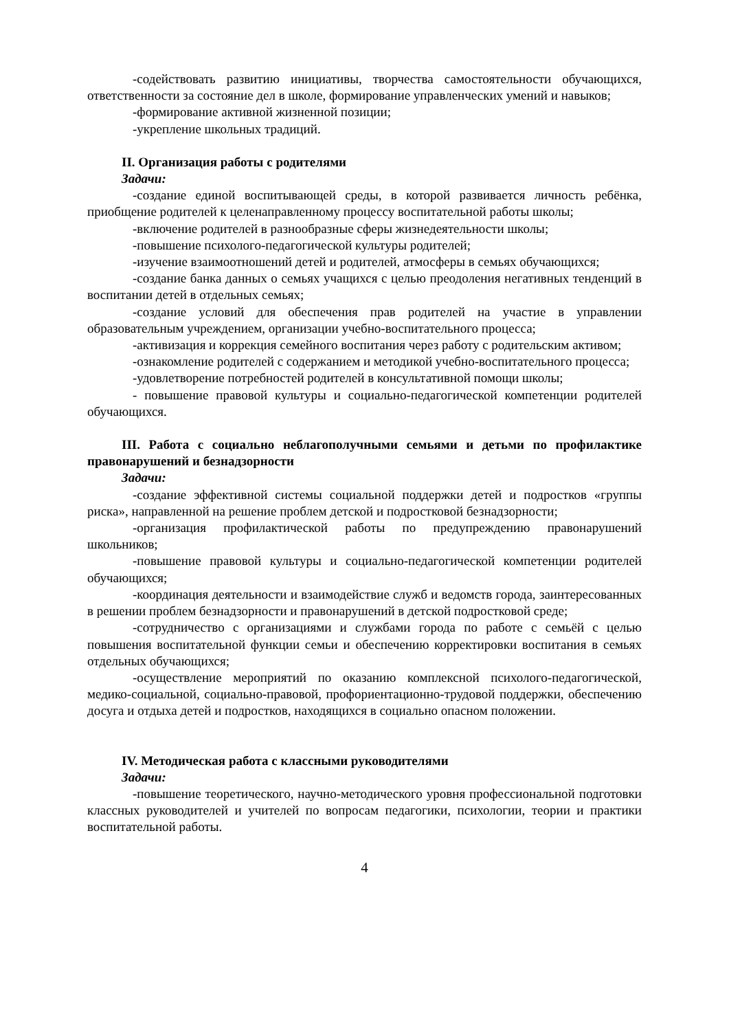-содействовать развитию инициативы, творчества самостоятельности обучающихся, ответственности за состояние дел в школе, формирование управленческих умений и навыков;
-формирование активной жизненной позиции;
-укрепление школьных традиций.
II. Организация работы с родителями
Задачи:
-создание единой воспитывающей среды, в которой развивается личность ребёнка, приобщение родителей к целенаправленному процессу воспитательной работы школы;
-включение родителей в разнообразные сферы жизнедеятельности школы;
-повышение психолого-педагогической культуры родителей;
-изучение взаимоотношений детей и родителей, атмосферы в семьях обучающихся;
-создание банка данных о семьях учащихся с целью преодоления негативных тенденций в воспитании детей в отдельных семьях;
-создание условий для обеспечения прав родителей на участие в управлении образовательным учреждением, организации учебно-воспитательного процесса;
-активизация и коррекция семейного воспитания через работу с родительским активом;
-ознакомление родителей с содержанием и методикой учебно-воспитательного процесса;
-удовлетворение потребностей родителей в консультативной помощи школы;
- повышение правовой культуры и социально-педагогической компетенции родителей обучающихся.
III. Работа с социально неблагополучными семьями и детьми по профилактике правонарушений и безнадзорности
Задачи:
-создание эффективной системы социальной поддержки детей и подростков «группы риска», направленной на решение проблем детской и подростковой безнадзорности;
-организация профилактической работы по предупреждению правонарушений школьников;
-повышение правовой культуры и социально-педагогической компетенции родителей обучающихся;
-координация деятельности и взаимодействие служб и ведомств города, заинтересованных в решении проблем безнадзорности и правонарушений в детской подростковой среде;
-сотрудничество с организациями и службами города по работе с семьёй с целью повышения воспитательной функции семьи и обеспечению корректировки воспитания в семьях отдельных обучающихся;
-осуществление мероприятий по оказанию комплексной психолого-педагогической, медико-социальной, социально-правовой, профориентационно-трудовой поддержки, обеспечению досуга и отдыха детей и подростков, находящихся в социально опасном положении.
IV. Методическая работа с классными руководителями
Задачи:
-повышение теоретического, научно-методического уровня профессиональной подготовки классных руководителей и учителей по вопросам педагогики, психологии, теории и практики воспитательной работы.
4